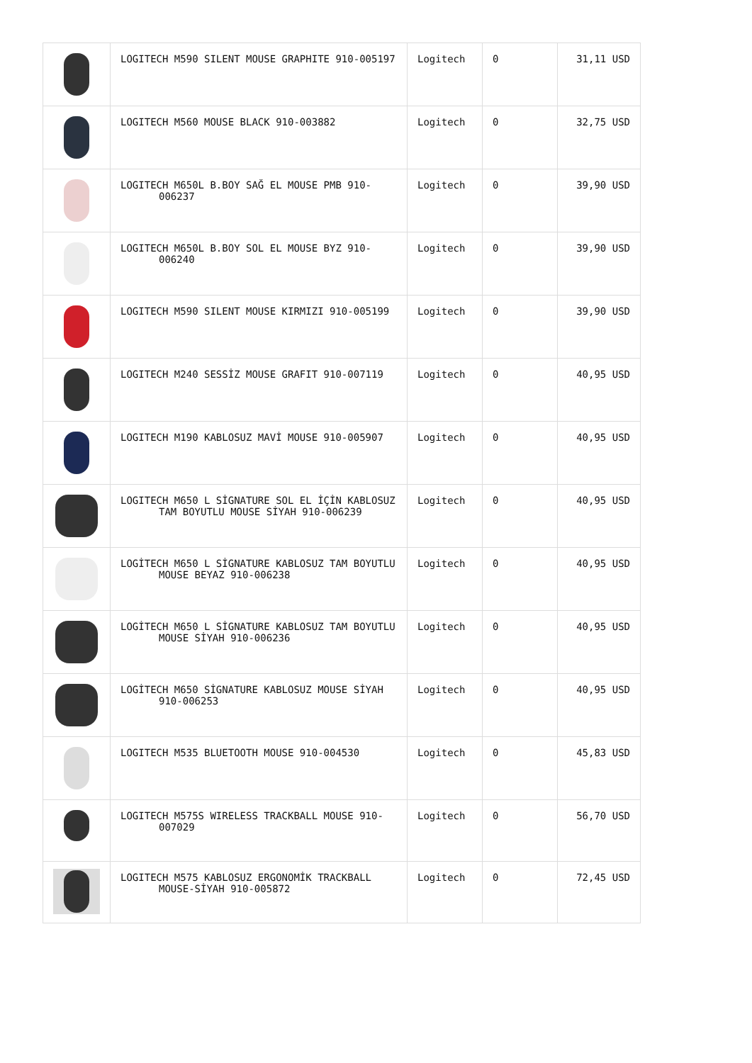| | LOGITECH M590 SILENT MOUSE GRAPHITE 910-005197 | Logitech | 0 | 31,11 USD |
| | LOGITECH M560 MOUSE BLACK 910-003882 | Logitech | 0 | 32,75 USD |
| | LOGITECH M650L B.BOY SAĞ EL MOUSE PMB 910-006237 | Logitech | 0 | 39,90 USD |
| | LOGITECH M650L B.BOY SOL EL MOUSE BYZ 910-006240 | Logitech | 0 | 39,90 USD |
| | LOGITECH M590 SILENT MOUSE KIRMIZI 910-005199 | Logitech | 0 | 39,90 USD |
| | LOGITECH M240 SESSİZ MOUSE GRAFIT 910-007119 | Logitech | 0 | 40,95 USD |
| | LOGITECH M190 KABLOSUZ MAVİ MOUSE 910-005907 | Logitech | 0 | 40,95 USD |
| | LOGITECH M650 L SİGNATURE SOL EL İÇİN KABLOSUZ TAM BOYUTLU MOUSE SİYAH 910-006239 | Logitech | 0 | 40,95 USD |
| | LOGİTECH M650 L SİGNATURE KABLOSUZ TAM BOYUTLU MOUSE BEYAZ 910-006238 | Logitech | 0 | 40,95 USD |
| | LOGİTECH M650 L SİGNATURE KABLOSUZ TAM BOYUTLU MOUSE SİYAH 910-006236 | Logitech | 0 | 40,95 USD |
| | LOGİTECH M650 SİGNATURE KABLOSUZ MOUSE SİYAH 910-006253 | Logitech | 0 | 40,95 USD |
| | LOGITECH M535 BLUETOOTH MOUSE 910-004530 | Logitech | 0 | 45,83 USD |
| | LOGITECH M575S WIRELESS TRACKBALL MOUSE 910-007029 | Logitech | 0 | 56,70 USD |
| | LOGITECH M575 KABLOSUZ ERGONOMİK TRACKBALL MOUSE-SİYAH 910-005872 | Logitech | 0 | 72,45 USD |